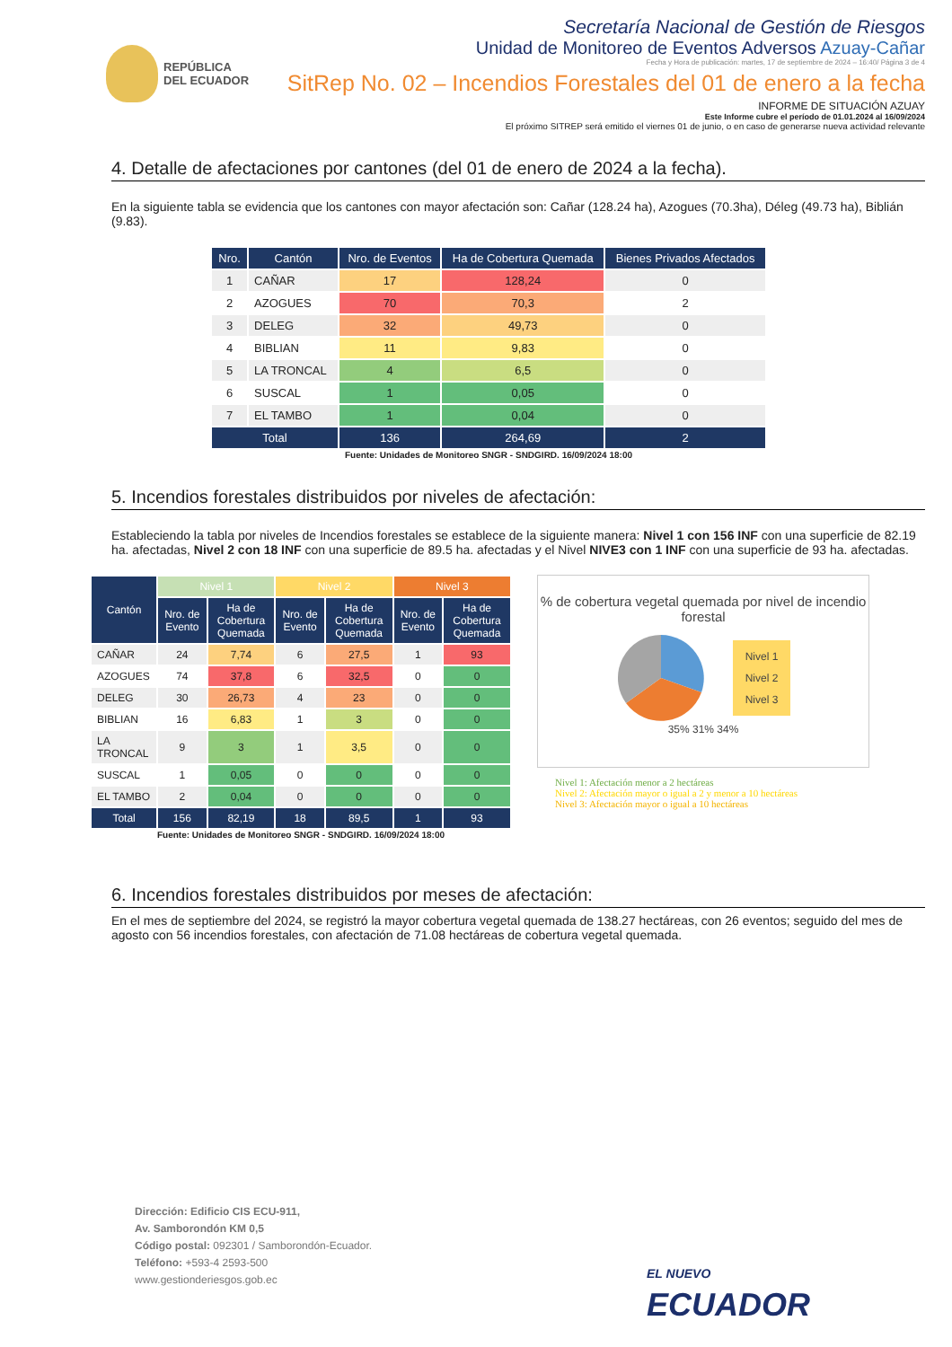REPÚBLICA
DEL ECUADOR
Secretaría Nacional de Gestión de Riesgos
Unidad de Monitoreo de Eventos Adversos Azuay-Cañar
Fecha y Hora de publicación: martes, 17 de septiembre de 2024 – 16:40/ Página 3 de 4
SitRep No. 02 – Incendios Forestales del 01 de enero a la fecha
INFORME DE SITUACIÓN AZUAY
Este Informe cubre el período de 01.01.2024 al 16/09/2024
El próximo SITREP será emitido el viernes 01 de junio, o en caso de generarse nueva actividad relevante
4. Detalle de afectaciones por cantones (del 01 de enero de 2024 a la fecha).
En la siguiente tabla se evidencia que los cantones con mayor afectación son: Cañar (128.24 ha), Azogues (70.3ha), Déleg (49.73 ha), Biblián (9.83).
| Nro. | Cantón | Nro. de Eventos | Ha de Cobertura Quemada | Bienes Privados Afectados |
| --- | --- | --- | --- | --- |
| 1 | CAÑAR | 17 | 128,24 | 0 |
| 2 | AZOGUES | 70 | 70,3 | 2 |
| 3 | DELEG | 32 | 49,73 | 0 |
| 4 | BIBLIAN | 11 | 9,83 | 0 |
| 5 | LA TRONCAL | 4 | 6,5 | 0 |
| 6 | SUSCAL | 1 | 0,05 | 0 |
| 7 | EL TAMBO | 1 | 0,04 | 0 |
| Total | | 136 | 264,69 | 2 |
Fuente: Unidades de Monitoreo SNGR - SNDGIRD. 16/09/2024 18:00
5. Incendios forestales distribuidos por niveles de afectación:
Estableciendo la tabla por niveles de Incendios forestales se establece de la siguiente manera: Nivel 1 con 156 INF con una superficie de 82.19 ha. afectadas, Nivel 2 con 18 INF con una superficie de 89.5 ha. afectadas y el Nivel NIVE3 con 1 INF con una superficie de 93 ha. afectadas.
| Cantón | Nivel 1 | | Nivel 2 | | Nivel 3 | |
| --- | --- | --- | --- | --- | --- | --- |
| | Nro. de Evento | Ha de Cobertura Quemada | Nro. de Evento | Ha de Cobertura Quemada | Nro. de Evento | Ha de Cobertura Quemada |
| CAÑAR | 24 | 7,74 | 6 | 27,5 | 1 | 93 |
| AZOGUES | 74 | 37,8 | 6 | 32,5 | 0 | 0 |
| DELEG | 30 | 26,73 | 4 | 23 | 0 | 0 |
| BIBLIAN | 16 | 6,83 | 1 | 3 | 0 | 0 |
| LA TRONCAL | 9 | 3 | 1 | 3,5 | 0 | 0 |
| SUSCAL | 1 | 0,05 | 0 | 0 | 0 | 0 |
| EL TAMBO | 2 | 0,04 | 0 | 0 | 0 | 0 |
| Total | 156 | 82,19 | 18 | 89,5 | 1 | 93 |
Fuente: Unidades de Monitoreo SNGR - SNDGIRD. 16/09/2024 18:00
% de cobertura vegetal quemada por nivel de incendio forestal
Nivel 1
Nivel 2
Nivel 3
35% 31% 34%
Nivel 1: Afectación menor a 2 hectáreas
Nivel 2: Afectación mayor o igual a 2 y menor a 10 hectáreas
Nivel 3: Afectación mayor o igual a 10 hectáreas
6. Incendios forestales distribuidos por meses de afectación:
En el mes de septiembre del 2024, se registró la mayor cobertura vegetal quemada de 138.27 hectáreas, con 26 eventos; seguido del mes de agosto con 56 incendios forestales, con afectación de 71.08 hectáreas de cobertura vegetal quemada.
Dirección: Edificio CIS ECU-911,
Av. Samborondón KM 0,5
Código postal: 092301 / Samborondón-Ecuador.
Teléfono: +593-4 2593-500
www.gestionderiesgos.gob.ec
EL NUEVO
ECUADOR